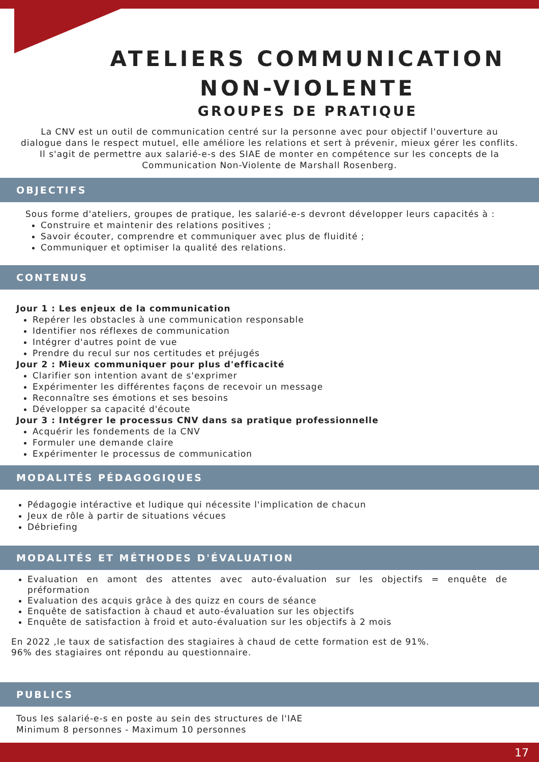ATELIERS COMMUNICATION NON-VIOLENTE
GROUPES DE PRATIQUE
La CNV est un outil de communication centré sur la personne avec pour objectif l'ouverture au dialogue dans le respect mutuel, elle améliore les relations et sert à prévenir, mieux gérer les conflits. Il s'agit de permettre aux salarié-e-s des SIAE de monter en compétence sur les concepts de la Communication Non-Violente de Marshall Rosenberg.
OBJECTIFS
Sous forme d'ateliers, groupes de pratique, les salarié-e-s devront développer leurs capacités à :
Construire et maintenir des relations positives ;
Savoir écouter, comprendre et communiquer avec plus de fluidité ;
Communiquer et optimiser la qualité des relations.
CONTENUS
Jour 1 : Les enjeux de la communication
Repérer les obstacles à une communication responsable
Identifier nos réflexes de communication
Intégrer d'autres point de vue
Prendre du recul sur nos certitudes et préjugés
Jour 2 : Mieux communiquer pour plus d'efficacité
Clarifier son intention avant de s'exprimer
Expérimenter les différentes façons de recevoir un message
Reconnaître ses émotions et ses besoins
Développer sa capacité d'écoute
Jour 3 : Intégrer le processus CNV dans sa pratique professionnelle
Acquérir les fondements de la CNV
Formuler une demande claire
Expérimenter le processus de communication
MODALITÉS PÉDAGOGIQUES
Pédagogie intéractive et ludique qui nécessite l'implication de chacun
Jeux de rôle à partir de situations vécues
Débriefing
MODALITÉS ET MÉTHODES D'ÉVALUATION
Evaluation en amont des attentes avec auto-évaluation sur les objectifs = enquête de préformation
Evaluation des acquis grâce à des quizz en cours de séance
Enquête de satisfaction à chaud et auto-évaluation sur les objectifs
Enquête de satisfaction à froid et auto-évaluation sur les objectifs à 2 mois
En 2022 ,le taux de satisfaction des stagiaires à chaud de cette formation est de 91%.
96% des stagiaires ont répondu au questionnaire.
PUBLICS
Tous les salarié-e-s en poste au sein des structures de l'IAE
Minimum 8 personnes - Maximum 10 personnes
17